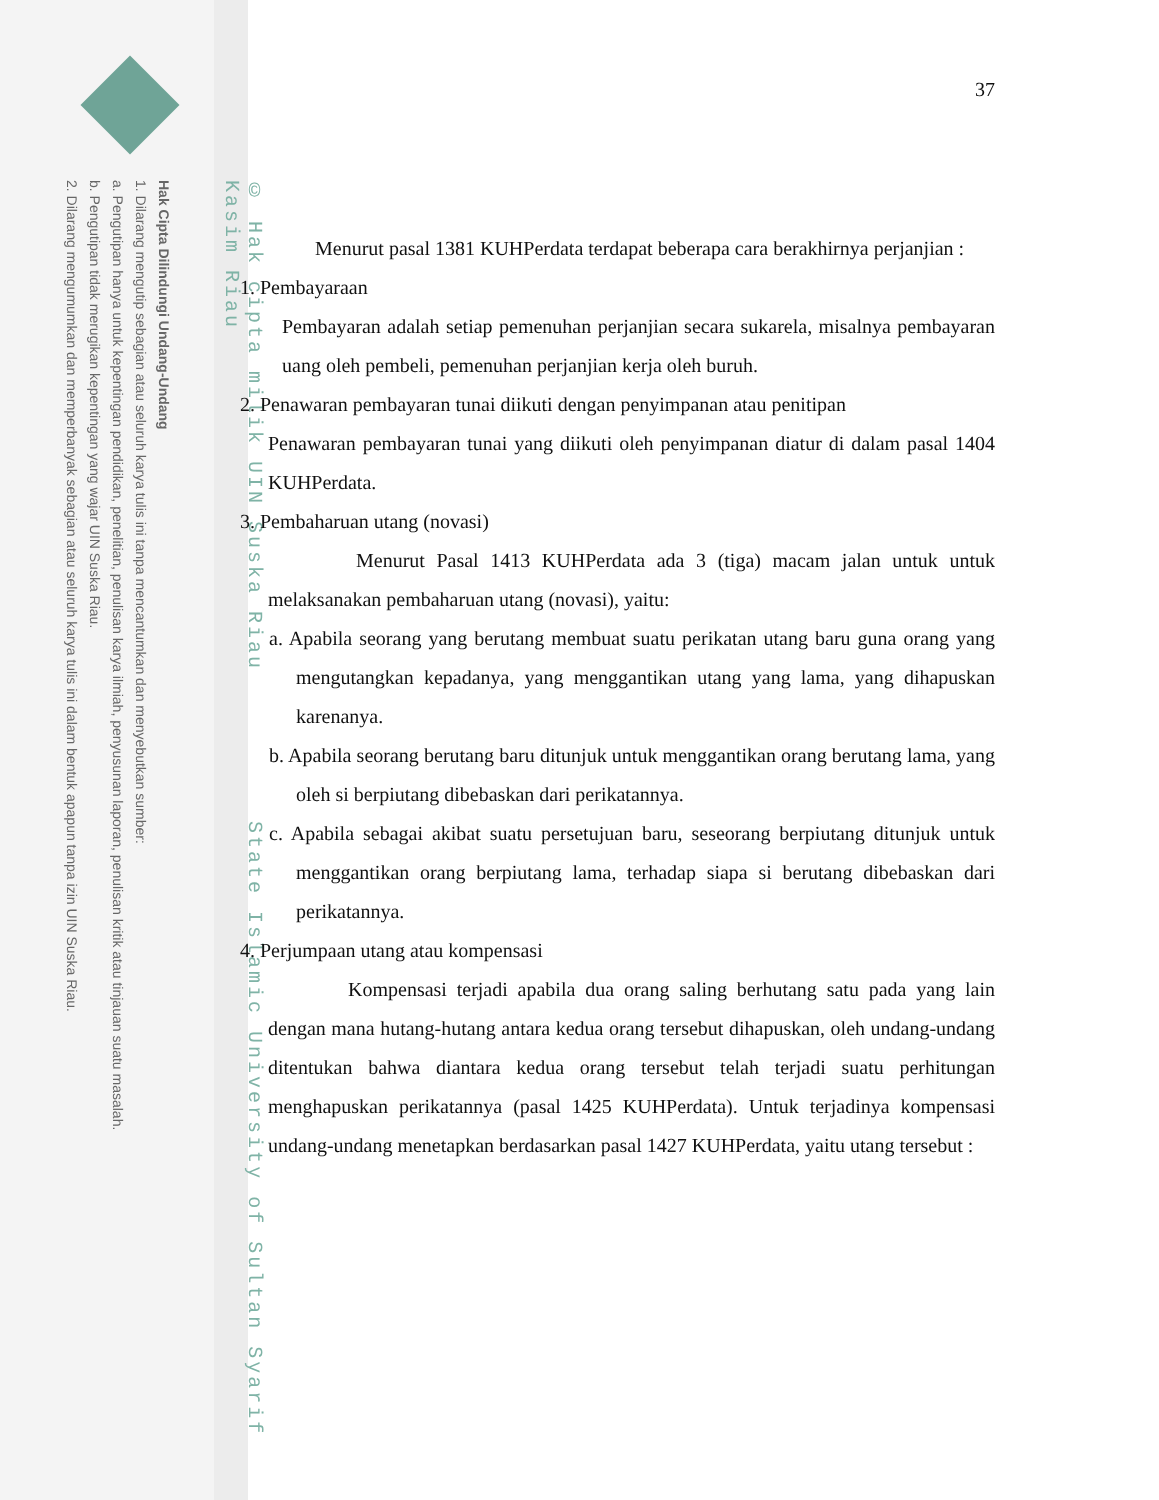Hak Cipta Dilindungi Undang-Undang
1. Dilarang mengutip sebagian atau seluruh karya tulis ini tanpa mencantumkan dan menyebutkan sumber:
a. Pengutipan hanya untuk kepentingan pendidikan, penelitian, penulisan karya ilmiah, penyusunan laporan, penulisan kritik atau tinjauan suatu masalah.
b. Pengutipan tidak merugikan kepentingan yang wajar UIN Suska Riau.
2. Dilarang mengumumkan dan memperbanyak sebagian atau seluruh karya tulis ini dalam bentuk apapun tanpa izin UIN Suska Riau.
© Hak cipta milik UIN Suska Riau State Islamic University of Sultan Syarif Kasim Riau
37
Menurut pasal 1381 KUHPerdata terdapat beberapa cara berakhirnya perjanjian :
1. Pembayaraan
Pembayaran adalah setiap pemenuhan perjanjian secara sukarela, misalnya pembayaran uang oleh pembeli, pemenuhan perjanjian kerja oleh buruh.
2. Penawaran pembayaran tunai diikuti dengan penyimpanan atau penitipan
Penawaran pembayaran tunai yang diikuti oleh penyimpanan diatur di dalam pasal 1404 KUHPerdata.
3. Pembaharuan utang (novasi)
Menurut Pasal 1413 KUHPerdata ada 3 (tiga) macam jalan untuk untuk melaksanakan pembaharuan utang (novasi), yaitu:
a. Apabila seorang yang berutang membuat suatu perikatan utang baru guna orang yang mengutangkan kepadanya, yang menggantikan utang yang lama, yang dihapuskan karenanya.
b. Apabila seorang berutang baru ditunjuk untuk menggantikan orang berutang lama, yang oleh si berpiutang dibebaskan dari perikatannya.
c. Apabila sebagai akibat suatu persetujuan baru, seseorang berpiutang ditunjuk untuk menggantikan orang berpiutang lama, terhadap siapa si berutang dibebaskan dari perikatannya.
4. Perjumpaan utang atau kompensasi
Kompensasi terjadi apabila dua orang saling berhutang satu pada yang lain dengan mana hutang-hutang antara kedua orang tersebut dihapuskan, oleh undang-undang ditentukan bahwa diantara kedua orang tersebut telah terjadi suatu perhitungan menghapuskan perikatannya (pasal 1425 KUHPerdata). Untuk terjadinya kompensasi undang-undang menetapkan berdasarkan pasal 1427 KUHPerdata, yaitu utang tersebut :